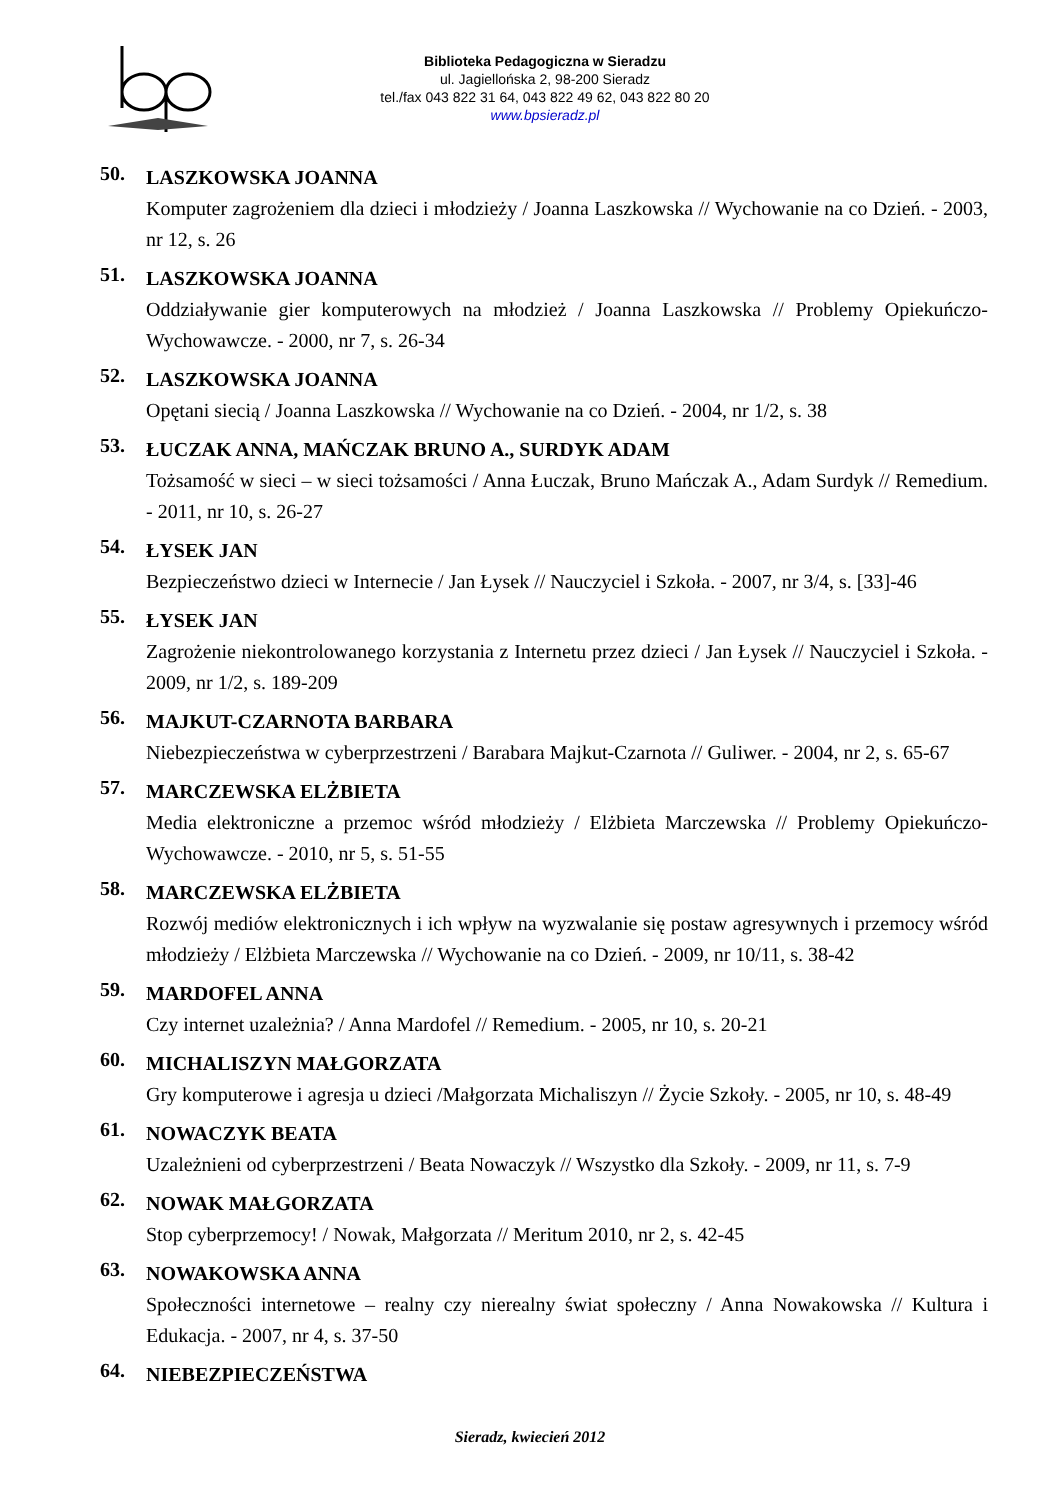Biblioteka Pedagogiczna w Sieradzu
ul. Jagiellońska 2, 98-200 Sieradz
tel./fax 043 822 31 64, 043 822 49 62, 043 822 80 20
www.bpsieradz.pl
50.
LASZKOWSKA JOANNA
Komputer zagrożeniem dla dzieci i młodzieży / Joanna Laszkowska // Wychowanie na co Dzień. - 2003, nr 12, s. 26
51.
LASZKOWSKA JOANNA
Oddziaływanie gier komputerowych na młodzież / Joanna Laszkowska // Problemy Opiekuńczo-Wychowawcze. - 2000, nr 7, s. 26-34
52.
LASZKOWSKA JOANNA
Opętani siecią / Joanna Laszkowska // Wychowanie na co Dzień. - 2004, nr 1/2, s. 38
53.
ŁUCZAK ANNA, MAŃCZAK BRUNO A., SURDYK ADAM
Tożsamość w sieci – w sieci tożsamości / Anna Łuczak, Bruno Mańczak A., Adam Surdyk // Remedium. - 2011, nr 10, s. 26-27
54.
ŁYSEK JAN
Bezpieczeństwo dzieci w Internecie / Jan Łysek // Nauczyciel i Szkoła. - 2007, nr 3/4, s. [33]-46
55.
ŁYSEK JAN
Zagrożenie niekontrolowanego korzystania z Internetu przez dzieci / Jan Łysek // Nauczyciel i Szkoła. - 2009, nr 1/2, s. 189-209
56.
MAJKUT-CZARNOTA BARBARA
Niebezpieczeństwa w cyberprzestrzeni / Barabara Majkut-Czarnota // Guliwer. - 2004, nr 2, s. 65-67
57.
MARCZEWSKA ELŻBIETA
Media elektroniczne a przemoc wśród młodzieży / Elżbieta Marczewska // Problemy Opiekuńczo-Wychowawcze. - 2010, nr 5, s. 51-55
58.
MARCZEWSKA ELŻBIETA
Rozwój mediów elektronicznych i ich wpływ na wyzwalanie się postaw agresywnych i przemocy wśród młodzieży / Elżbieta Marczewska // Wychowanie na co Dzień. - 2009, nr 10/11, s. 38-42
59.
MARDOFEL ANNA
Czy internet uzależnia? / Anna Mardofel // Remedium. - 2005, nr 10, s. 20-21
60.
MICHALISZYN MAŁGORZATA
Gry komputerowe i agresja u dzieci /Małgorzata Michaliszyn // Życie Szkoły. - 2005, nr 10, s. 48-49
61.
NOWACZYK BEATA
Uzależnieni od cyberprzestrzeni / Beata Nowaczyk // Wszystko dla Szkoły. - 2009, nr 11, s. 7-9
62.
NOWAK MAŁGORZATA
Stop cyberprzemocy! / Nowak, Małgorzata // Meritum 2010, nr 2, s. 42-45
63.
NOWAKOWSKA ANNA
Społeczności internetowe – realny czy nierealny świat społeczny / Anna Nowakowska // Kultura i Edukacja. - 2007, nr 4, s. 37-50
64.
NIEBEZPIECZEŃSTWA
Sieradz, kwiecień 2012